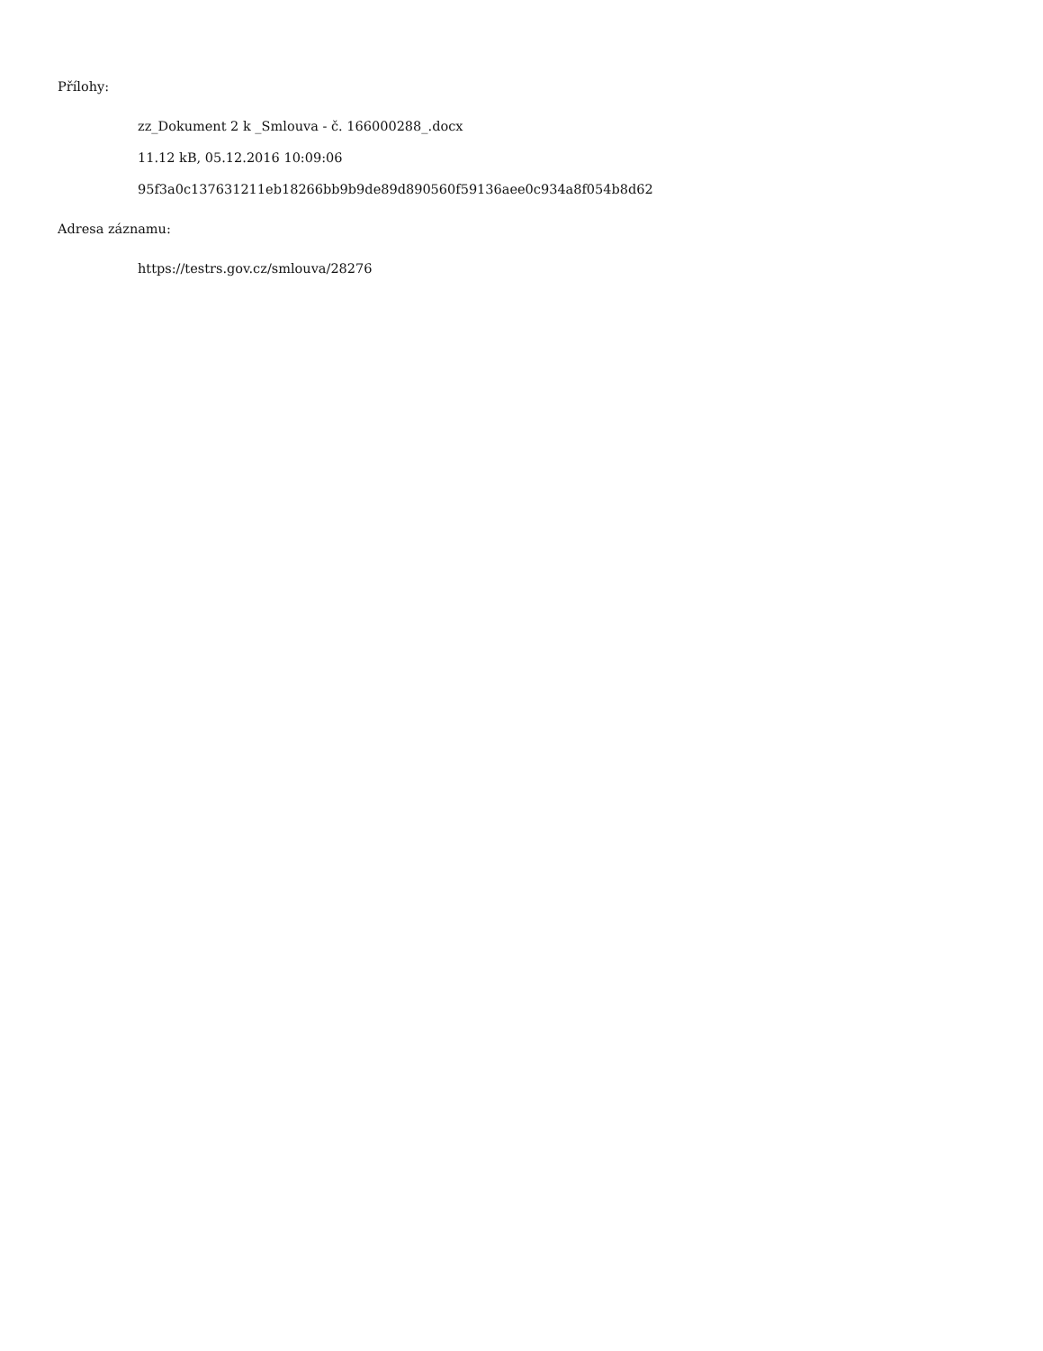Přílohy:
zz_Dokument 2 k _Smlouva - č. 166000288_.docx
11.12 kB, 05.12.2016 10:09:06
95f3a0c137631211eb18266bb9b9de89d890560f59136aee0c934a8f054b8d62
Adresa záznamu:
https://testrs.gov.cz/smlouva/28276